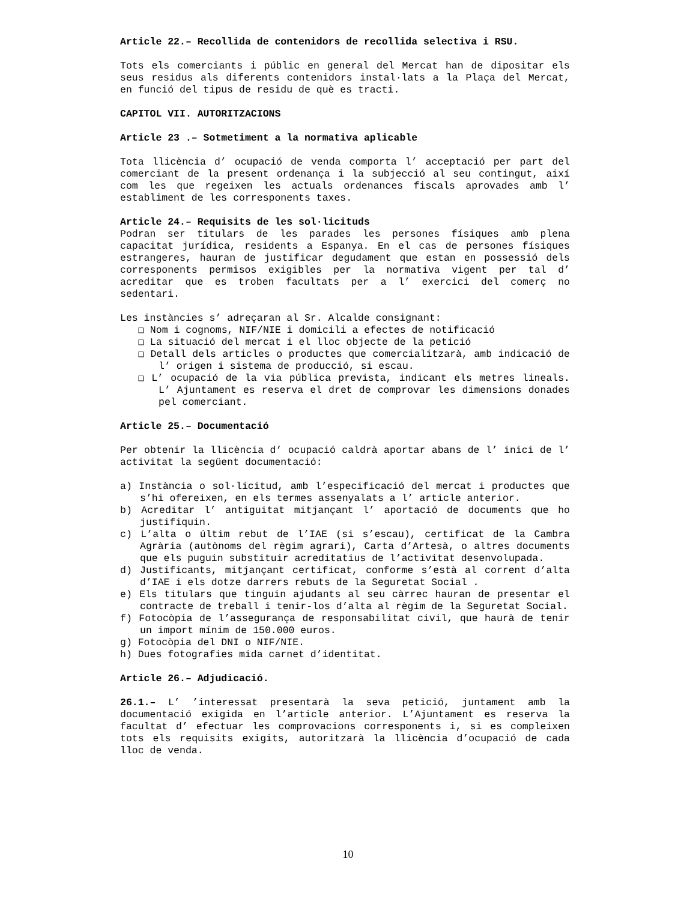Article 22.– Recollida de contenidors de recollida selectiva i RSU.
Tots els comerciants i públic en general del Mercat han de dipositar els seus residus als diferents contenidors instal·lats a la Plaça del Mercat, en funció del tipus de residu de què es tracti.
CAPITOL VII. AUTORITZACIONS
Article 23 .– Sotmetiment a la normativa aplicable
Tota llicència d’ ocupació de venda comporta l’ acceptació per part del comerciant de la present ordenança i la subjecció al seu contingut, així com les que regeixen les actuals ordenances fiscals aprovades amb l’ establiment de les corresponents taxes.
Article 24.– Requisits de les sol·licituds
Podran ser titulars de les parades les persones físiques amb plena capacitat jurídica, residents a Espanya. En el cas de persones físiques estrangeres, hauran de justificar degudament que estan en possessió dels corresponents permisos exigibles per la normativa vigent per tal d’ acreditar que es troben facultats per a l’ exercici del comerç no sedentari.
Les instàncies s’ adreçaran al Sr. Alcalde consignant:
❑ Nom i cognoms, NIF/NIE i domicili a efectes de notificació
❑ La situació del mercat i el lloc objecte de la petició
❑ Detall dels articles o productes que comercialitzarà, amb indicació de l’ origen i sistema de producció, si escau.
❑ L’ ocupació de la via pública prevista, indicant els metres lineals. L’ Ajuntament es reserva el dret de comprovar les dimensions donades pel comerciant.
Article 25.– Documentació
Per obtenir la llicència d’ ocupació caldrà aportar abans de l’ inici de l’ activitat la següent documentació:
a) Instància o sol·licitud, amb l’especificació del mercat i productes que s’hi ofereixen, en els termes assenyalats a l’ article anterior.
b) Acreditar l’ antiguitat mitjançant l’ aportació de documents que ho justifiquin.
c) L’alta o últim rebut de l’IAE (si s’escau), certificat de la Cambra Agrària (autònoms del règim agrari), Carta d’Artesà, o altres documents que els puguin substituir acreditatius de l’activitat desenvolupada.
d) Justificants, mitjançant certificat, conforme s’està al corrent d’alta d’IAE i els dotze darrers rebuts de la Seguretat Social .
e) Els titulars que tinguin ajudants al seu càrrec hauran de presentar el contracte de treball i tenir-los d’alta al règim de la Seguretat Social.
f) Fotocòpia de l’assegurança de responsabilitat civil, que haurà de tenir un import mínim de 150.000 euros.
g) Fotocòpia del DNI o NIF/NIE.
h) Dues fotografies mida carnet d’identitat.
Article 26.– Adjudicació.
26.1.– L’ ’interessat presentarà la seva petició, juntament amb la documentació exigida en l’article anterior. L’Ajuntament es reserva la facultat d’ efectuar les comprovacions corresponents i, si es compleixen tots els requisits exigits, autoritzarà la llicència d’ocupació de cada lloc de venda.
10